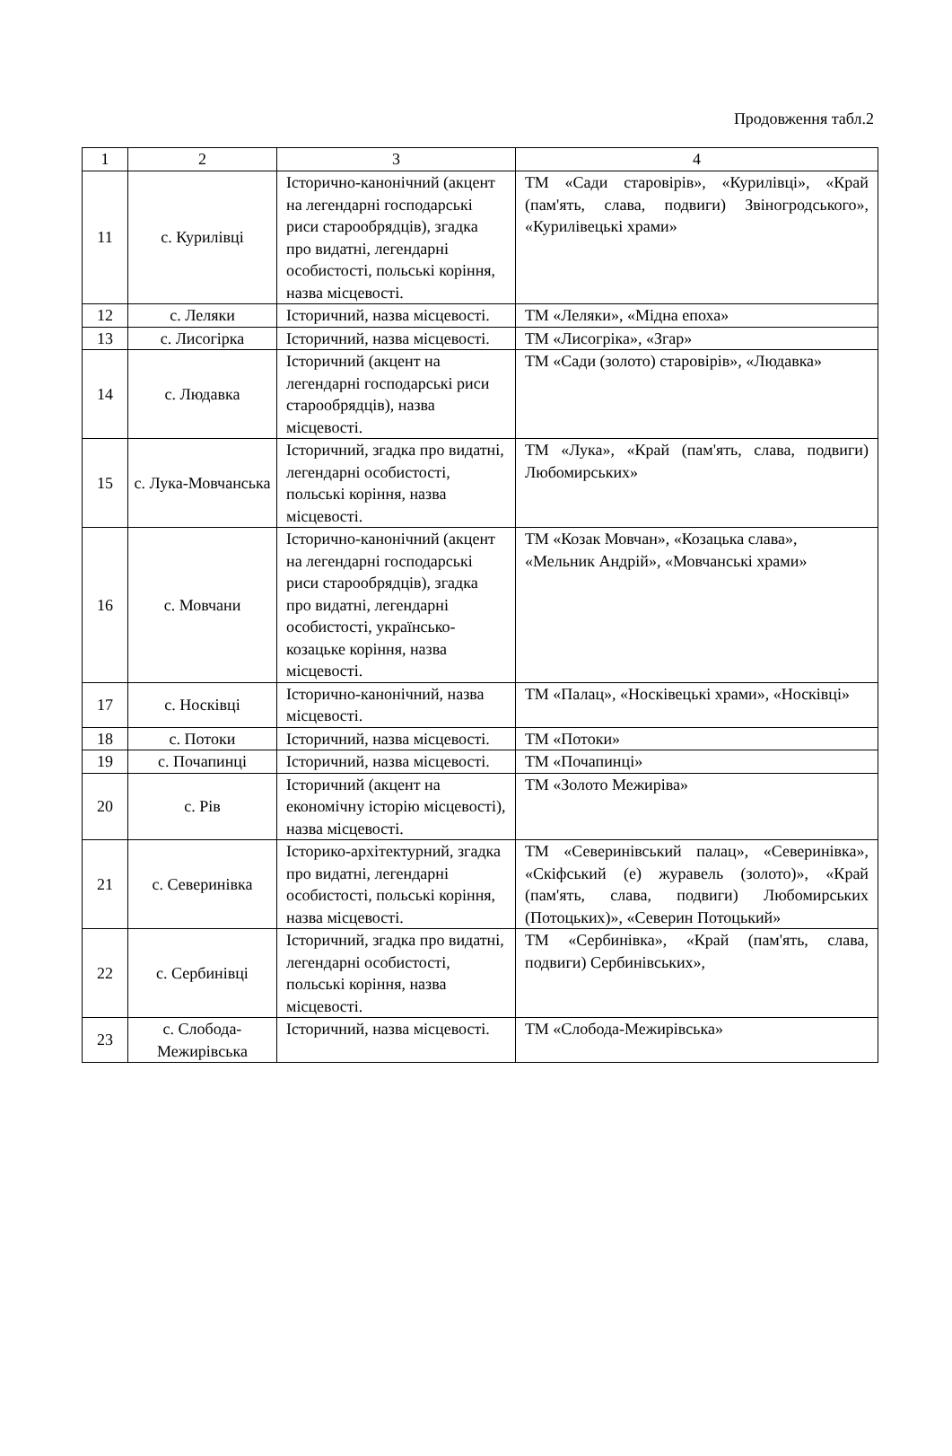Продовження табл.2
| 1 | 2 | 3 | 4 |
| --- | --- | --- | --- |
| 11 | с. Курилівці | Історично-канонічний (акцент на легендарні господарські риси старообрядців), згадка про видатні, легендарні особистості, польські коріння, назва місцевості. | ТМ «Сади старовірів», «Курилівці», «Край (пам'ять, слава, подвиги) Звіногродського», «Курилівецькі храми» |
| 12 | с. Леляки | Історичний, назва місцевості. | ТМ «Леляки», «Мідна епоха» |
| 13 | с. Лисогірка | Історичний, назва місцевості. | ТМ «Лисогріка», «Згар» |
| 14 | с. Людавка | Історичний (акцент на легендарні господарські риси старообрядців), назва місцевості. | ТМ «Сади (золото) старовірів», «Людавка» |
| 15 | с. Лука-Мовчанська | Історичний, згадка про видатні, легендарні особистості, польські коріння, назва місцевості. | ТМ «Лука», «Край (пам'ять, слава, подвиги) Любомирських» |
| 16 | с. Мовчани | Історично-канонічний (акцент на легендарні господарські риси старообрядців), згадка про видатні, легендарні особистості, українсько-козацьке коріння, назва місцевості. | ТМ «Козак Мовчан», «Козацька слава», «Мельник Андрій», «Мовчанські храми» |
| 17 | с. Носківці | Історично-канонічний, назва місцевості. | ТМ «Палац», «Носківецькі храми», «Носківці» |
| 18 | с. Потоки | Історичний, назва місцевості. | ТМ «Потоки» |
| 19 | с. Почапинці | Історичний, назва місцевості. | ТМ «Почапинці» |
| 20 | с. Рів | Історичний (акцент на економічну історію місцевості), назва місцевості. | ТМ «Золото Межиріва» |
| 21 | с. Северинівка | Історико-архітектурний, згадка про видатні, легендарні особистості, польські коріння, назва місцевості. | ТМ «Северинівський палац», «Северинівка», «Скіфський (е) журавель (золото)», «Край (пам'ять, слава, подвиги) Любомирських (Потоцьких)», «Северин Потоцький» |
| 22 | с. Сербинівці | Історичний, згадка про видатні, легендарні особистості, польські коріння, назва місцевості. | ТМ «Сербинівка», «Край (пам'ять, слава, подвиги) Сербинівських», |
| 23 | с. Слобода-Межирівська | Історичний, назва місцевості. | ТМ «Слобода-Межирівська» |